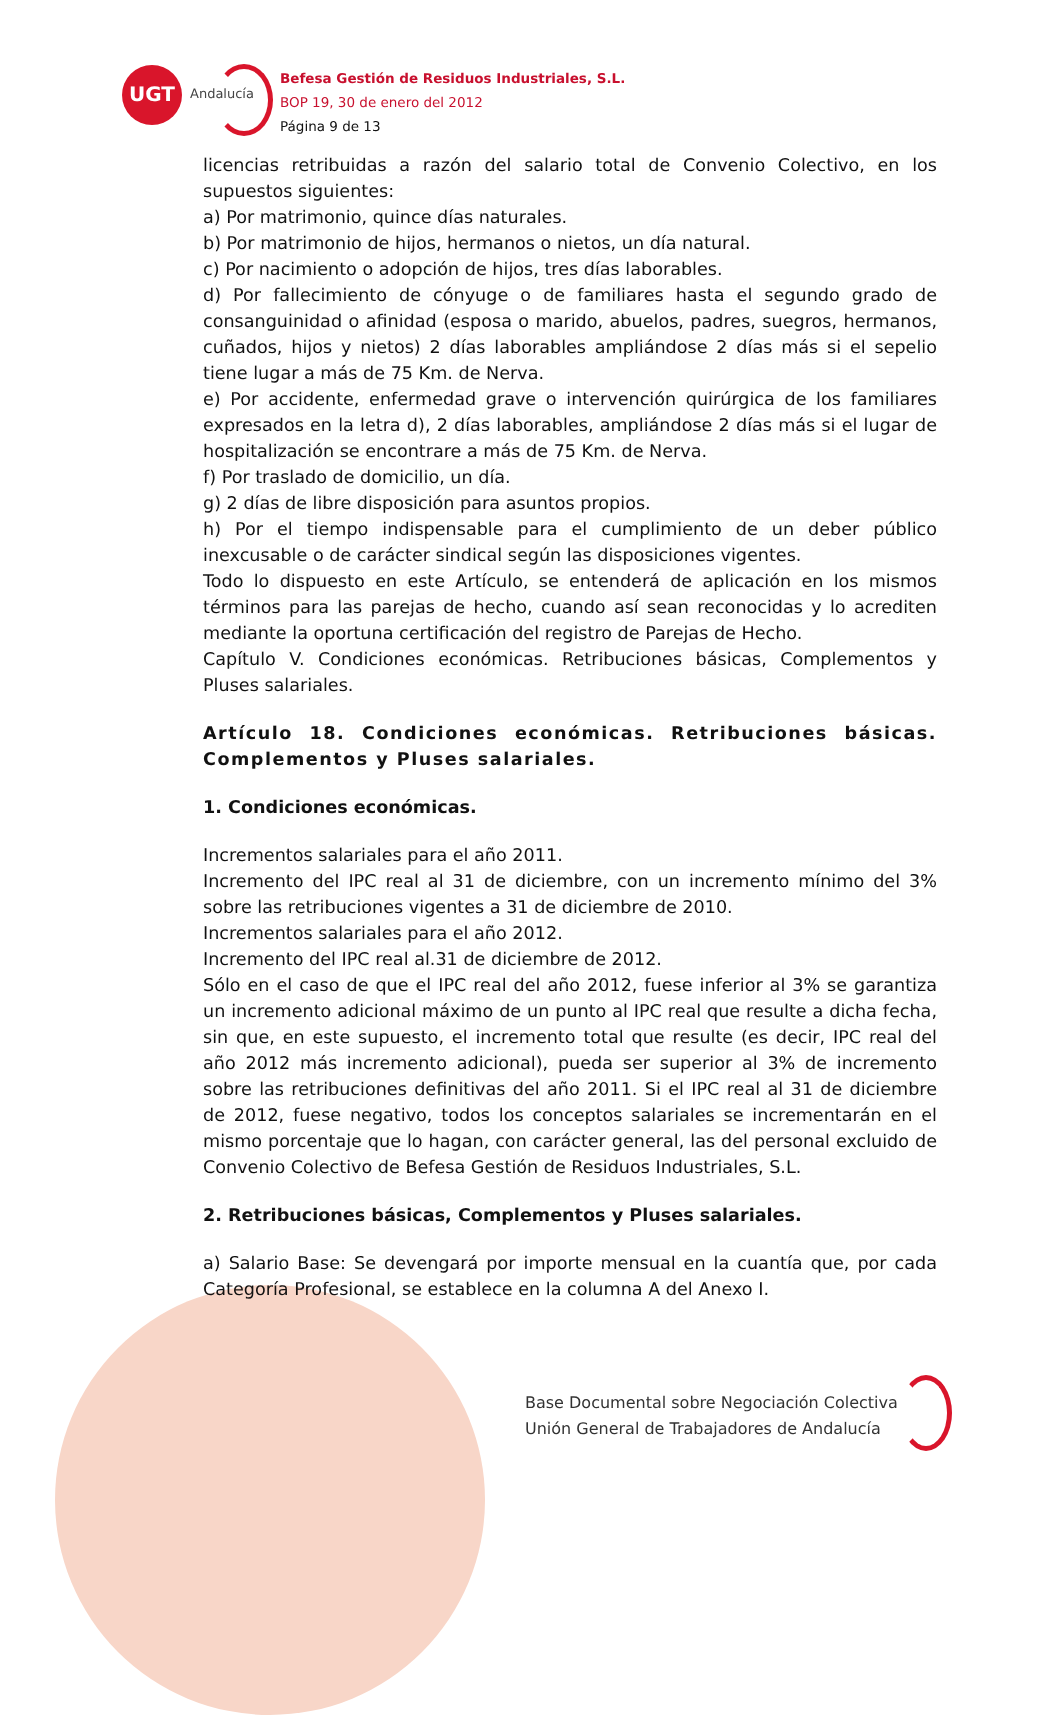UGT
Andalucía
Befesa Gestión de Residuos Industriales, S.L.
BOP 19, 30 de enero del 2012
Página 9 de 13
licencias retribuidas a razón del salario total de Convenio Colectivo, en los supuestos siguientes:
a) Por matrimonio, quince días naturales.
b) Por matrimonio de hijos, hermanos o nietos, un día natural.
c) Por nacimiento o adopción de hijos, tres días laborables.
d) Por fallecimiento de cónyuge o de familiares hasta el segundo grado de consanguinidad o afinidad (esposa o marido, abuelos, padres, suegros, hermanos, cuñados, hijos y nietos) 2 días laborables ampliándose 2 días más si el sepelio tiene lugar a más de 75 Km. de Nerva.
e) Por accidente, enfermedad grave o intervención quirúrgica de los familiares expresados en la letra d), 2 días laborables, ampliándose 2 días más si el lugar de hospitalización se encontrare a más de 75 Km. de Nerva.
f) Por traslado de domicilio, un día.
g) 2 días de libre disposición para asuntos propios.
h) Por el tiempo indispensable para el cumplimiento de un deber público inexcusable o de carácter sindical según las disposiciones vigentes.
Todo lo dispuesto en este Artículo, se entenderá de aplicación en los mismos términos para las parejas de hecho, cuando así sean reconocidas y lo acrediten mediante la oportuna certificación del registro de Parejas de Hecho.
Capítulo V. Condiciones económicas. Retribuciones básicas, Complementos y Pluses salariales.
Artículo 18. Condiciones económicas. Retribuciones básicas. Complementos y Pluses salariales.
1. Condiciones económicas.
Incrementos salariales para el año 2011.
Incremento del IPC real al 31 de diciembre, con un incremento mínimo del 3% sobre las retribuciones vigentes a 31 de diciembre de 2010.
Incrementos salariales para el año 2012.
Incremento del IPC real al.31 de diciembre de 2012.
Sólo en el caso de que el IPC real del año 2012, fuese inferior al 3% se garantiza un incremento adicional máximo de un punto al IPC real que resulte a dicha fecha, sin que, en este supuesto, el incremento total que resulte (es decir, IPC real del año 2012 más incremento adicional), pueda ser superior al 3% de incremento sobre las retribuciones definitivas del año 2011. Si el IPC real al 31 de diciembre de 2012, fuese negativo, todos los conceptos salariales se incrementarán en el mismo porcentaje que lo hagan, con carácter general, las del personal excluido de Convenio Colectivo de Befesa Gestión de Residuos Industriales, S.L.
2. Retribuciones básicas, Complementos y Pluses salariales.
a) Salario Base: Se devengará por importe mensual en la cuantía que, por cada Categoría Profesional, se establece en la columna A del Anexo I.
Base Documental sobre Negociación Colectiva
Unión General de Trabajadores de Andalucía